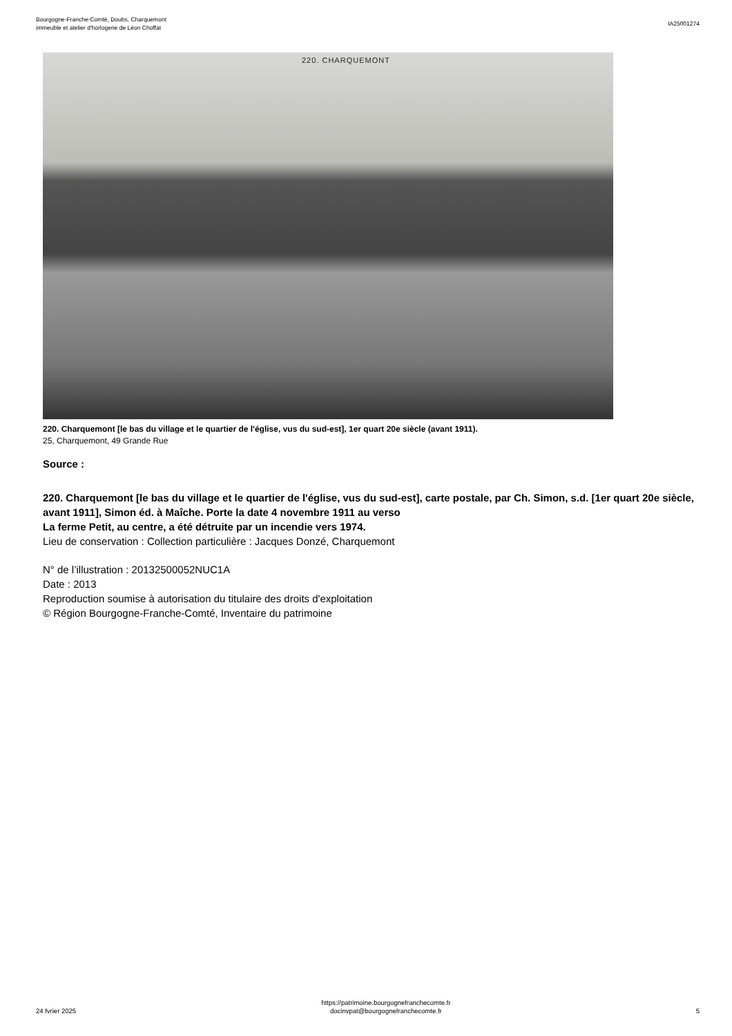Bourgogne-Franche-Comté, Doubs, Charquemont
immeuble et atelier d'horlogerie de Léon Choffat
IA25001274
220. CHARQUEMONT
220. Charquemont [le bas du village et le quartier de l'église, vus du sud-est], 1er quart 20e siècle (avant 1911).
25, Charquemont, 49 Grande Rue
Source :
220. Charquemont [le bas du village et le quartier de l'église, vus du sud-est], carte postale, par Ch. Simon, s.d. [1er quart 20e siècle, avant 1911], Simon éd. à Maîche. Porte la date 4 novembre 1911 au verso
La ferme Petit, au centre, a été détruite par un incendie vers 1974.
Lieu de conservation : Collection particulière : Jacques Donzé, Charquemont
N° de l’illustration : 20132500052NUC1A
Date : 2013
Reproduction soumise à autorisation du titulaire des droits d'exploitation
© Région Bourgogne-Franche-Comté, Inventaire du patrimoine
24 fvrier 2025
https://patrimoine.bourgognefranchecomte.fr
docinvpat@bourgognefranchecomte.fr
5